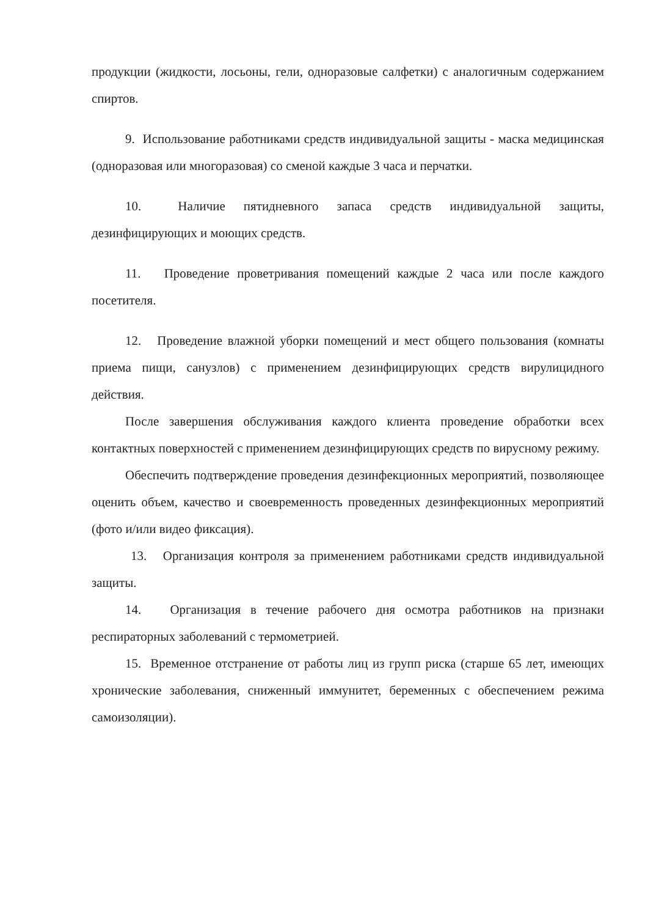продукции (жидкости, лосьоны, гели, одноразовые салфетки) с аналогичным содержанием спиртов.
9. Использование работниками средств индивидуальной защиты - маска медицинская (одноразовая или многоразовая) со сменой каждые 3 часа и перчатки.
10. Наличие пятидневного запаса средств индивидуальной защиты, дезинфицирующих и моющих средств.
11. Проведение проветривания помещений каждые 2 часа или после каждого посетителя.
12. Проведение влажной уборки помещений и мест общего пользования (комнаты приема пищи, санузлов) с применением дезинфицирующих средств вирулицидного действия.
После завершения обслуживания каждого клиента проведение обработки всех контактных поверхностей с применением дезинфицирующих средств по вирусному режиму.
Обеспечить подтверждение проведения дезинфекционных мероприятий, позволяющее оценить объем, качество и своевременность проведенных дезинфекционных мероприятий (фото и/или видео фиксация).
13. Организация контроля за применением работниками средств индивидуальной защиты.
14. Организация в течение рабочего дня осмотра работников на признаки респираторных заболеваний с термометрией.
15. Временное отстранение от работы лиц из групп риска (старше 65 лет, имеющих хронические заболевания, сниженный иммунитет, беременных с обеспечением режима самоизоляции).